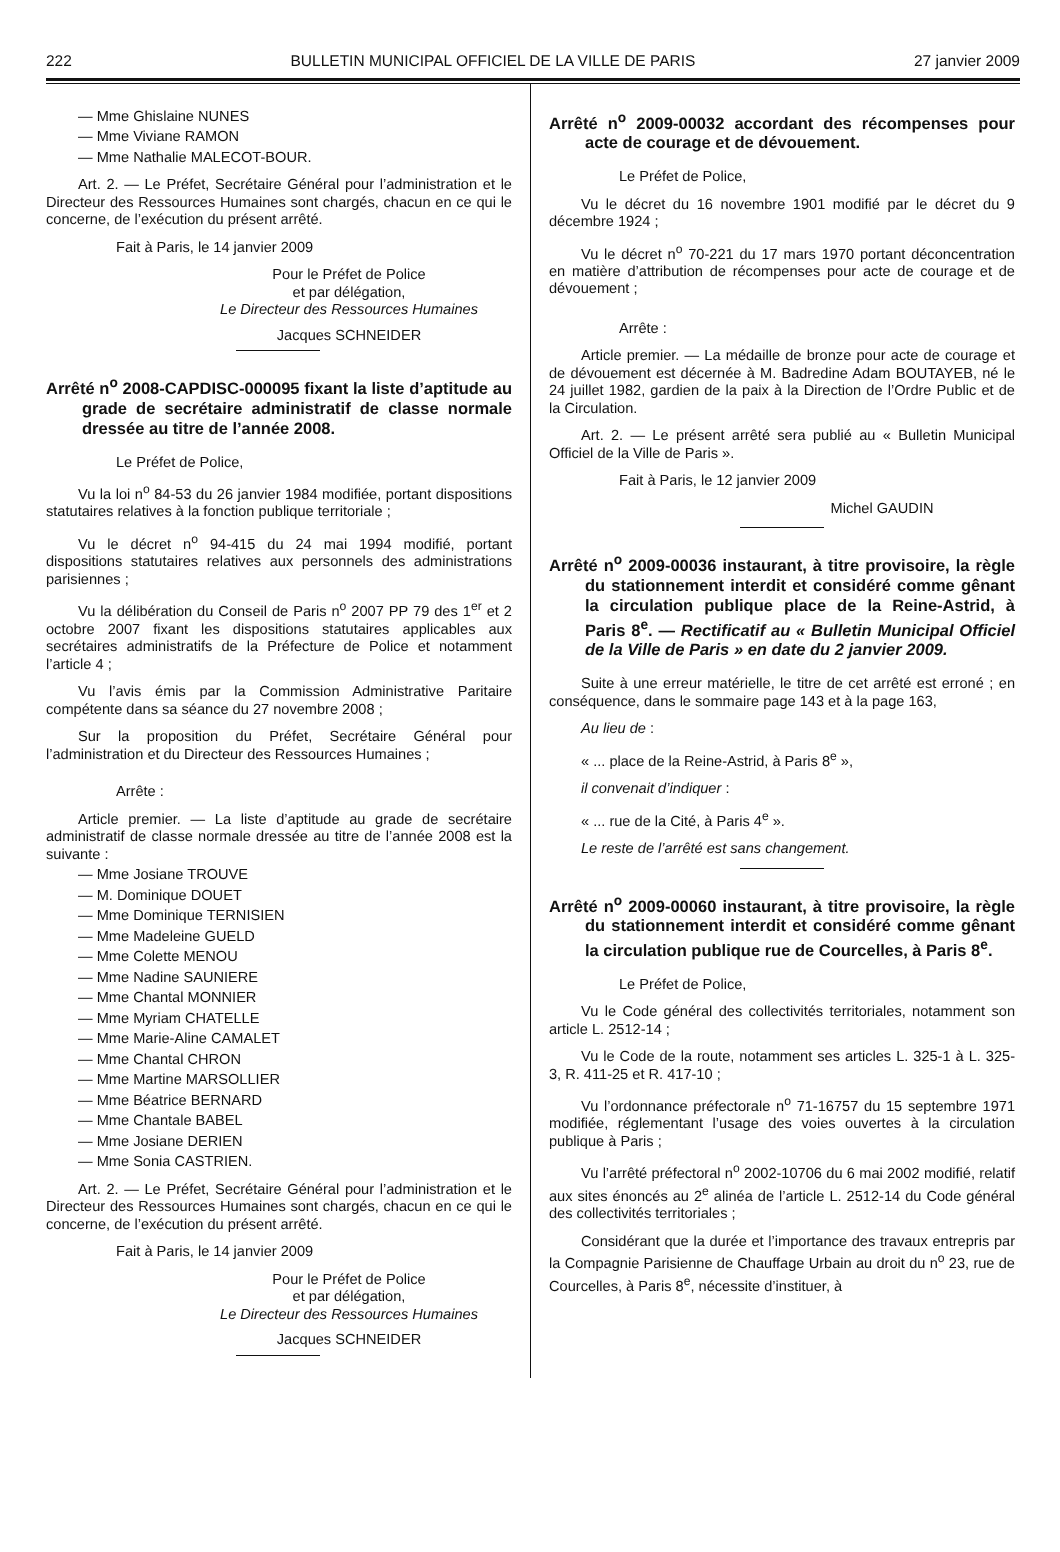222 BULLETIN MUNICIPAL OFFICIEL DE LA VILLE DE PARIS 27 janvier 2009
— Mme Ghislaine NUNES
— Mme Viviane RAMON
— Mme Nathalie MALECOT-BOUR.
Art. 2. — Le Préfet, Secrétaire Général pour l’administration et le Directeur des Ressources Humaines sont chargés, chacun en ce qui le concerne, de l’exécution du présent arrêté.
Fait à Paris, le 14 janvier 2009
Pour le Préfet de Police
et par délégation,
Le Directeur des Ressources Humaines
Jacques SCHNEIDER
Arrêté n<sup>o</sup> 2008-CAPDISC-000095 fixant la liste d’aptitude au grade de secrétaire administratif de classe normale dressée au titre de l’année 2008.
Le Préfet de Police,
Vu la loi n<sup>o</sup> 84-53 du 26 janvier 1984 modifiée, portant dispositions statutaires relatives à la fonction publique territoriale ;
Vu le décret n<sup>o</sup> 94-415 du 24 mai 1994 modifié, portant dispositions statutaires relatives aux personnels des administrations parisiennes ;
Vu la délibération du Conseil de Paris n<sup>o</sup> 2007 PP 79 des 1<sup>er</sup> et 2 octobre 2007 fixant les dispositions statutaires applicables aux secrétaires administratifs de la Préfecture de Police et notamment l’article 4 ;
Vu l’avis émis par la Commission Administrative Paritaire compétente dans sa séance du 27 novembre 2008 ;
Sur la proposition du Préfet, Secrétaire Général pour l’administration et du Directeur des Ressources Humaines ;
Arrête :
Article premier. — La liste d’aptitude au grade de secrétaire administratif de classe normale dressée au titre de l’année 2008 est la suivante :
— Mme Josiane TROUVE
— M. Dominique DOUET
— Mme Dominique TERNISIEN
— Mme Madeleine GUELD
— Mme Colette MENOU
— Mme Nadine SAUNIERE
— Mme Chantal MONNIER
— Mme Myriam CHATELLE
— Mme Marie-Aline CAMALET
— Mme Chantal CHRON
— Mme Martine MARSOLLIER
— Mme Béatrice BERNARD
— Mme Chantale BABEL
— Mme Josiane DERIEN
— Mme Sonia CASTRIEN.
Art. 2. — Le Préfet, Secrétaire Général pour l’administration et le Directeur des Ressources Humaines sont chargés, chacun en ce qui le concerne, de l’exécution du présent arrêté.
Fait à Paris, le 14 janvier 2009
Pour le Préfet de Police
et par délégation,
Le Directeur des Ressources Humaines
Jacques SCHNEIDER
Arrêté n<sup>o</sup> 2009-00032 accordant des récompenses pour acte de courage et de dévouement.
Le Préfet de Police,
Vu le décret du 16 novembre 1901 modifié par le décret du 9 décembre 1924 ;
Vu le décret n<sup>o</sup> 70-221 du 17 mars 1970 portant déconcentration en matière d’attribution de récompenses pour acte de courage et de dévouement ;
Arrête :
Article premier. — La médaille de bronze pour acte de courage et de dévouement est décernée à M. Badredine Adam BOUTAYEB, né le 24 juillet 1982, gardien de la paix à la Direction de l’Ordre Public et de la Circulation.
Art. 2. — Le présent arrêté sera publié au « Bulletin Municipal Officiel de la Ville de Paris ».
Fait à Paris, le 12 janvier 2009
Michel GAUDIN
Arrêté n<sup>o</sup> 2009-00036 instaurant, à titre provisoire, la règle du stationnement interdit et considéré comme gênant la circulation publique place de la Reine-Astrid, à Paris 8<sup>e</sup>. — Rectificatif au « Bulletin Municipal Officiel de la Ville de Paris » en date du 2 janvier 2009.
Suite à une erreur matérielle, le titre de cet arrêté est erroné ; en conséquence, dans le sommaire page 143 et à la page 163,
Au lieu de :
« ... place de la Reine-Astrid, à Paris 8<sup>e</sup> »,
il convenait d’indiquer :
« ... rue de la Cité, à Paris 4<sup>e</sup> ».
Le reste de l’arrêté est sans changement.
Arrêté n<sup>o</sup> 2009-00060 instaurant, à titre provisoire, la règle du stationnement interdit et considéré comme gênant la circulation publique rue de Courcelles, à Paris 8<sup>e</sup>.
Le Préfet de Police,
Vu le Code général des collectivités territoriales, notamment son article L. 2512-14 ;
Vu le Code de la route, notamment ses articles L. 325-1 à L. 325-3, R. 411-25 et R. 417-10 ;
Vu l’ordonnance préfectorale n<sup>o</sup> 71-16757 du 15 septembre 1971 modifiée, réglementant l’usage des voies ouvertes à la circulation publique à Paris ;
Vu l’arrêté préfectoral n<sup>o</sup> 2002-10706 du 6 mai 2002 modifié, relatif aux sites énoncés au 2<sup>e</sup> alinéa de l’article L. 2512-14 du Code général des collectivités territoriales ;
Considérant que la durée et l’importance des travaux entrepris par la Compagnie Parisienne de Chauffage Urbain au droit du n<sup>o</sup> 23, rue de Courcelles, à Paris 8<sup>e</sup>, nécessite d’instituer, à